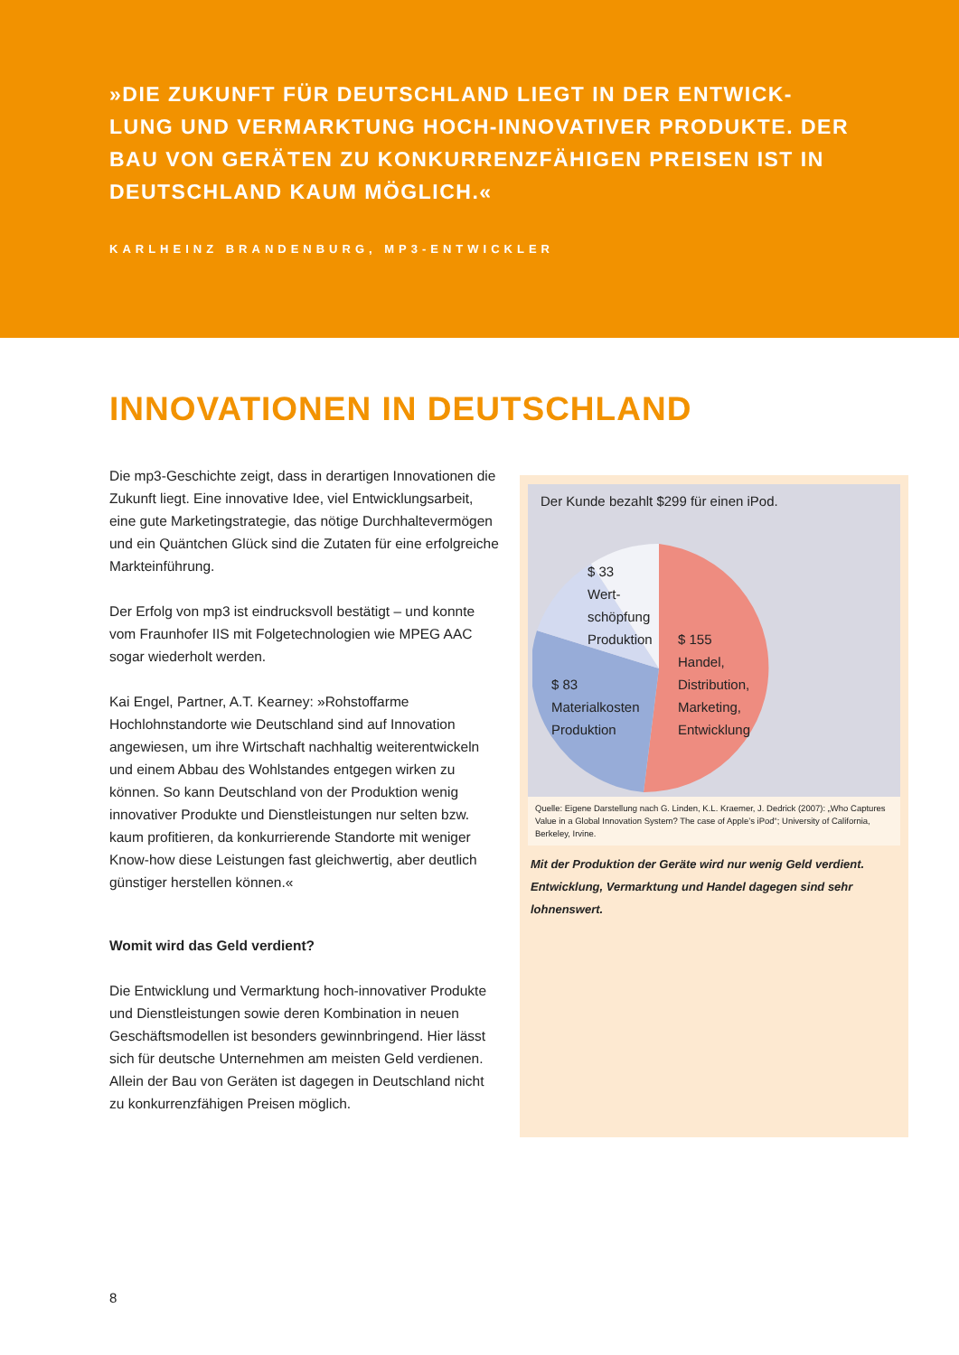»DIE ZUKUNFT FÜR DEUTSCHLAND LIEGT IN DER ENTWICK-LUNG UND VERMARKTUNG HOCH-INNOVATIVER PRODUKTE. DER BAU VON GERÄTEN ZU KONKURRENZFÄHIGEN PREISEN IST IN DEUTSCHLAND KAUM MÖGLICH.«
KARLHEINZ BRANDENBURG, MP3-ENTWICKLER
INNOVATIONEN IN DEUTSCHLAND
Die mp3-Geschichte zeigt, dass in derartigen Innovationen die Zukunft liegt. Eine innovative Idee, viel Entwicklungsarbeit, eine gute Marketingstrategie, das nötige Durchhaltevermögen und ein Quäntchen Glück sind die Zutaten für eine erfolgreiche Markteinführung.
Der Erfolg von mp3 ist eindrucksvoll bestätigt – und konnte vom Fraunhofer IIS mit Folgetechnologien wie MPEG AAC sogar wiederholt werden.
Kai Engel, Partner, A.T. Kearney: »Rohstoffarme Hochlohnstandorte wie Deutschland sind auf Innovation angewiesen, um ihre Wirtschaft nachhaltig weiterentwickeln und einem Abbau des Wohlstandes entgegen wirken zu können. So kann Deutschland von der Produktion wenig innovativer Produkte und Dienstleistungen nur selten bzw. kaum profitieren, da konkurrierende Standorte mit weniger Know-how diese Leistungen fast gleichwertig, aber deutlich günstiger herstellen können.«
Womit wird das Geld verdient?
Die Entwicklung und Vermarktung hoch-innovativer Produkte und Dienstleistungen sowie deren Kombination in neuen Geschäftsmodellen ist besonders gewinnbringend. Hier lässt sich für deutsche Unternehmen am meisten Geld verdienen. Allein der Bau von Geräten ist dagegen in Deutschland nicht zu konkurrenzfähigen Preisen möglich.
Der Kunde bezahlt $299 für einen iPod.
$ 33
Wert-
schöpfung
Produktion
$ 83
Materialkosten
Produktion
$ 155
Handel,
Distribution,
Marketing,
Entwicklung
Quelle: Eigene Darstellung nach G. Linden, K.L. Kraemer, J. Dedrick (2007): „Who Captures Value in a Global Innovation System? The case of Apple’s iPod“; University of California, Berkeley, Irvine.
Mit der Produktion der Geräte wird nur wenig Geld verdient. Entwicklung, Vermarktung und Handel dagegen sind sehr lohnenswert.
8